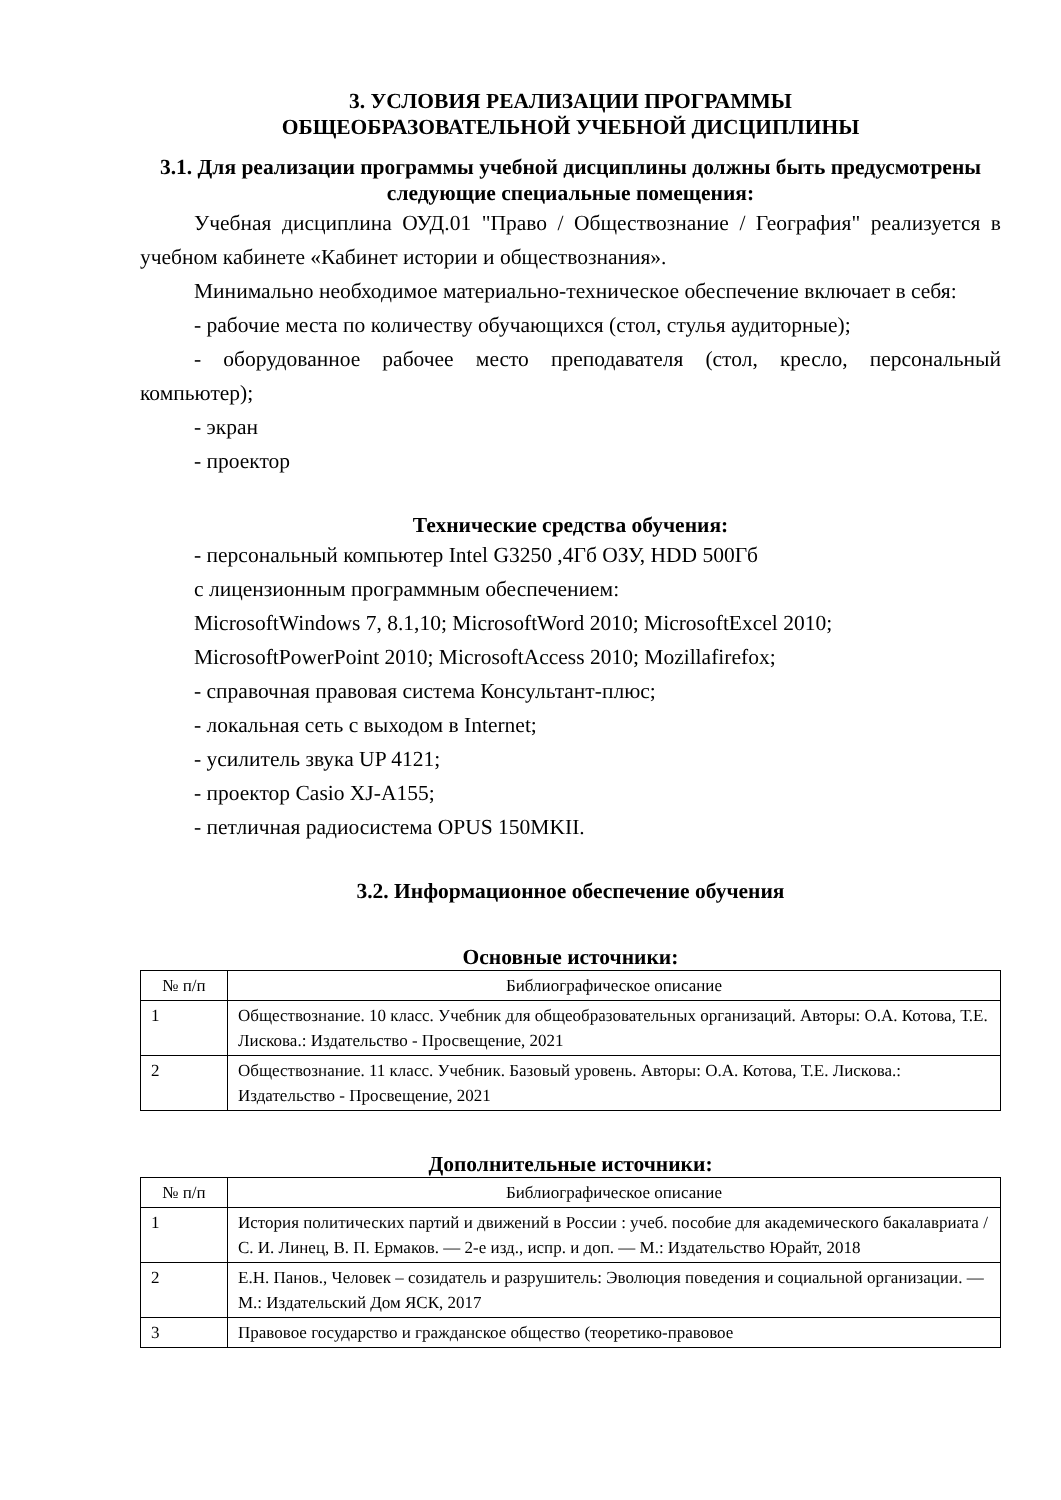3. УСЛОВИЯ РЕАЛИЗАЦИИ ПРОГРАММЫ
ОБЩЕОБРАЗОВАТЕЛЬНОЙ УЧЕБНОЙ ДИСЦИПЛИНЫ
3.1. Для реализации программы учебной дисциплины должны быть предусмотрены следующие специальные помещения:
Учебная дисциплина ОУД.01 "Право / Обществознание / География" реализуется в учебном кабинете «Кабинет истории и обществознания».
Минимально необходимое материально-техническое обеспечение включает в себя:
- рабочие места по количеству обучающихся (стол, стулья аудиторные);
- оборудованное рабочее место преподавателя (стол, кресло, персональный компьютер);
- экран
- проектор
Технические средства обучения:
- персональный компьютер Intel G3250 ,4Гб ОЗУ, HDD 500Гб
с лицензионным программным обеспечением:
MicrosoftWindows 7, 8.1,10; MicrosoftWord 2010; MicrosoftExcel 2010;
MicrosoftPowerPoint 2010; MicrosoftAccess 2010; Mozillafirefox;
- справочная правовая система Консультант-плюс;
- локальная сеть с выходом в Internet;
- усилитель звука UP 4121;
- проектор Casio XJ-A155;
- петличная радиосистема OPUS 150MKII.
3.2. Информационное обеспечение обучения
Основные источники:
| № п/п | Библиографическое описание |
| --- | --- |
| 1 | Обществознание. 10 класс. Учебник для общеобразовательных организаций. Авторы: О.А. Котова, Т.Е. Лискова.: Издательство - Просвещение, 2021 |
| 2 | Обществознание. 11 класс. Учебник. Базовый уровень. Авторы: О.А. Котова, Т.Е. Лискова.: Издательство - Просвещение, 2021 |
Дополнительные источники:
| № п/п | Библиографическое описание |
| --- | --- |
| 1 | История политических партий и движений в России : учеб. пособие для академического бакалавриата / С. И. Линец, В. П. Ермаков. — 2-е изд., испр. и доп. — М.: Издательство Юрайт, 2018 |
| 2 | Е.Н. Панов., Человек – созидатель и разрушитель: Эволюция поведения и социальной организации. — М.: Издательский Дом ЯСК, 2017 |
| 3 | Правовое государство и гражданское общество (теоретико-правовое |